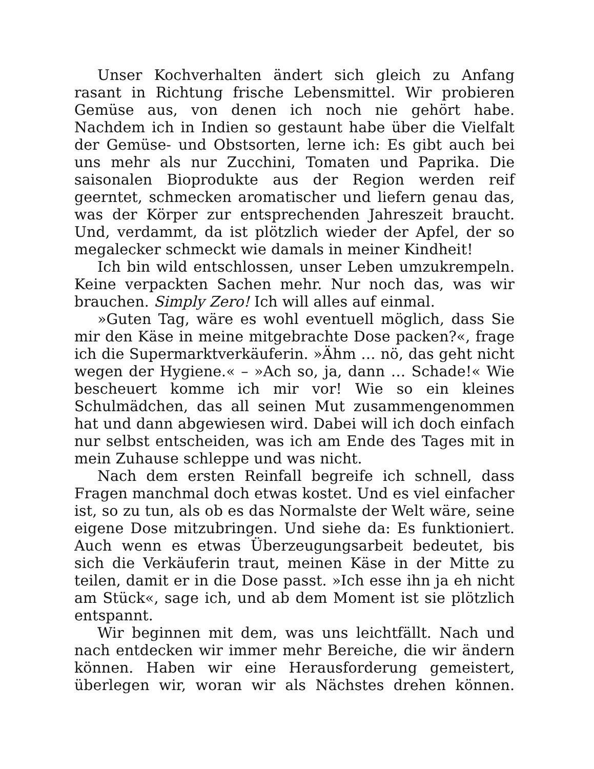Unser Kochverhalten ändert sich gleich zu Anfang rasant in Richtung frische Lebensmittel. Wir probieren Gemüse aus, von denen ich noch nie gehört habe. Nachdem ich in Indien so gestaunt habe über die Vielfalt der Gemüse- und Obstsorten, lerne ich: Es gibt auch bei uns mehr als nur Zucchini, Tomaten und Paprika. Die saisonalen Bioprodukte aus der Region werden reif geerntet, schmecken aromatischer und liefern genau das, was der Körper zur entsprechenden Jahreszeit braucht. Und, verdammt, da ist plötzlich wieder der Apfel, der so megalecker schmeckt wie damals in meiner Kindheit!
Ich bin wild entschlossen, unser Leben umzukrempeln. Keine verpackten Sachen mehr. Nur noch das, was wir brauchen. Simply Zero! Ich will alles auf einmal.
»Guten Tag, wäre es wohl eventuell möglich, dass Sie mir den Käse in meine mitgebrachte Dose packen?«, frage ich die Supermarktverkäuferin. »Ähm … nö, das geht nicht wegen der Hygiene.« – »Ach so, ja, dann … Schade!« Wie bescheuert komme ich mir vor! Wie so ein kleines Schulmädchen, das all seinen Mut zusammengenommen hat und dann abgewiesen wird. Dabei will ich doch einfach nur selbst entscheiden, was ich am Ende des Tages mit in mein Zuhause schleppe und was nicht.
Nach dem ersten Reinfall begreife ich schnell, dass Fragen manchmal doch etwas kostet. Und es viel einfacher ist, so zu tun, als ob es das Normalste der Welt wäre, seine eigene Dose mitzubringen. Und siehe da: Es funktioniert. Auch wenn es etwas Überzeugungsarbeit bedeutet, bis sich die Verkäuferin traut, meinen Käse in der Mitte zu teilen, damit er in die Dose passt. »Ich esse ihn ja eh nicht am Stück«, sage ich, und ab dem Moment ist sie plötzlich entspannt.
Wir beginnen mit dem, was uns leichtfällt. Nach und nach entdecken wir immer mehr Bereiche, die wir ändern können. Haben wir eine Herausforderung gemeistert, überlegen wir, woran wir als Nächstes drehen können.